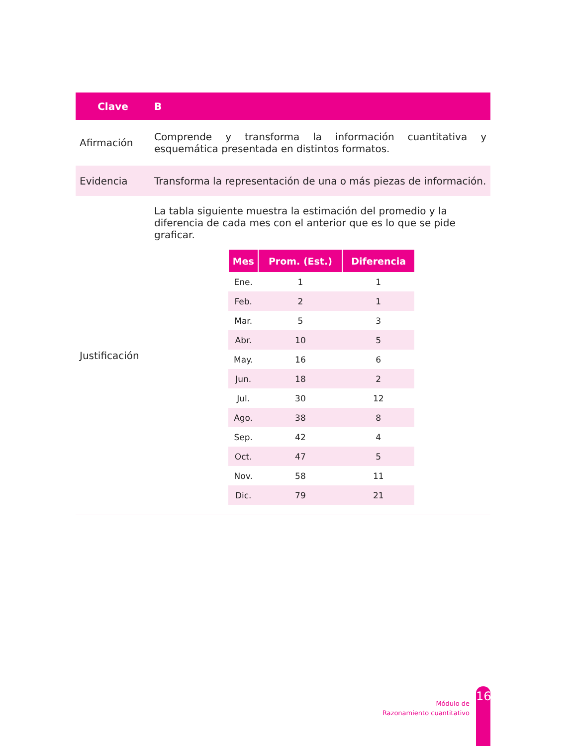| Clave | B |
| Afirmación | Comprende y transforma la información cuantitativa y esquemática presentada en distintos formatos. |
| Evidencia | Transforma la representación de una o más piezas de información. |
| Justificación | La tabla siguiente muestra la estimación del promedio y la diferencia de cada mes con el anterior que es lo que se pide graficar. / Mes / Prom. (Est.) / Diferencia / / --- / --- / --- / / Ene. / 1 / 1 / / Feb. / 2 / 1 / / Mar. / 5 / 3 / / Abr. / 10 / 5 / / May. / 16 / 6 / / Jun. / 18 / 2 / / Jul. / 30 / 12 / / Ago. / 38 / 8 / / Sep. / 42 / 4 / / Oct. / 47 / 5 / / Nov. / 58 / 11 / / Dic. / 79 / 21 / |
Módulo de
Razonamiento cuantitativo
16